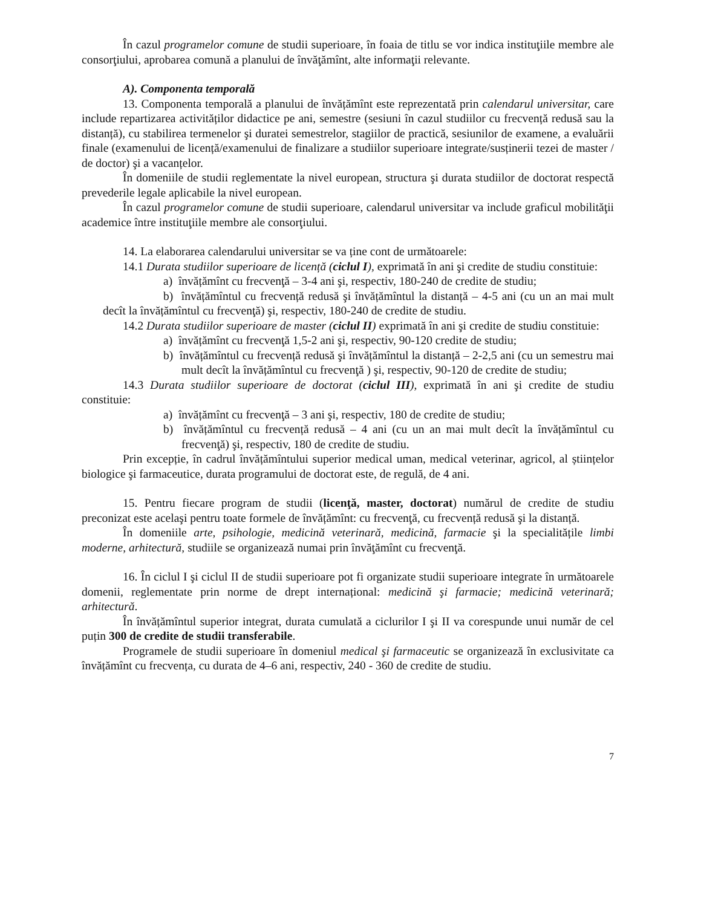În cazul programelor comune de studii superioare, în foaia de titlu se vor indica instituţiile membre ale consorţiului, aprobarea comună a planului de învăţămînt, alte informaţii relevante.
A). Componenta temporală
13. Componenta temporală a planului de învățămînt este reprezentată prin calendarul universitar, care include repartizarea activităților didactice pe ani, semestre (sesiuni în cazul studiilor cu frecvență redusă sau la distanță), cu stabilirea termenelor şi duratei semestrelor, stagiilor de practică, sesiunilor de examene, a evaluării finale (examenului de licență/examenului de finalizare a studiilor superioare integrate/susținerii tezei de master / de doctor) şi a vacanțelor.
În domeniile de studii reglementate la nivel european, structura şi durata studiilor de doctorat respectă prevederile legale aplicabile la nivel european.
În cazul programelor comune de studii superioare, calendarul universitar va include graficul mobilităţii academice între instituţiile membre ale consorţiului.
14. La elaborarea calendarului universitar se va ține cont de următoarele:
14.1 Durata studiilor superioare de licență (ciclul I), exprimată în ani şi credite de studiu constituie:
a) învățămînt cu frecvenţă – 3-4 ani şi, respectiv, 180-240 de credite de studiu;
b) învățămîntul cu frecvență redusă şi învățămîntul la distanță – 4-5 ani (cu un an mai mult decît la învățămîntul cu frecvenţă) şi, respectiv, 180-240 de credite de studiu.
14.2 Durata studiilor superioare de master (ciclul II) exprimată în ani şi credite de studiu constituie:
a) învățămînt cu frecvenţă 1,5-2 ani şi, respectiv, 90-120 credite de studiu;
b) învățămîntul cu frecvență redusă şi învățămîntul la distanță – 2-2,5 ani (cu un semestru mai mult decît la învățămîntul cu frecvenţă ) şi, respectiv, 90-120 de credite de studiu;
14.3 Durata studiilor superioare de doctorat (ciclul III), exprimată în ani şi credite de studiu constituie:
a) învățămînt cu frecvenţă – 3 ani şi, respectiv, 180 de credite de studiu;
b) învățămîntul cu frecvență redusă – 4 ani (cu un an mai mult decît la învățămîntul cu frecvenţă) şi, respectiv, 180 de credite de studiu.
Prin excepție, în cadrul învățămîntului superior medical uman, medical veterinar, agricol, al științelor biologice şi farmaceutice, durata programului de doctorat este, de regulă, de 4 ani.
15. Pentru fiecare program de studii (licenţă, master, doctorat) numărul de credite de studiu preconizat este acelaşi pentru toate formele de învățămînt: cu frecvenţă, cu frecvență redusă şi la distanță.
În domeniile arte, psihologie, medicină veterinară, medicină, farmacie şi la specialitățile limbi moderne, arhitectură, studiile se organizează numai prin învăţămînt cu frecvenţă.
16. În ciclul I şi ciclul II de studii superioare pot fi organizate studii superioare integrate în următoarele domenii, reglementate prin norme de drept internațional: medicină şi farmacie; medicină veterinară; arhitectură.
În învățămîntul superior integrat, durata cumulată a ciclurilor I şi II va corespunde unui număr de cel puțin 300 de credite de studii transferabile.
Programele de studii superioare în domeniul medical şi farmaceutic se organizează în exclusivitate ca învățămînt cu frecvența, cu durata de 4–6 ani, respectiv, 240 - 360 de credite de studiu.
7